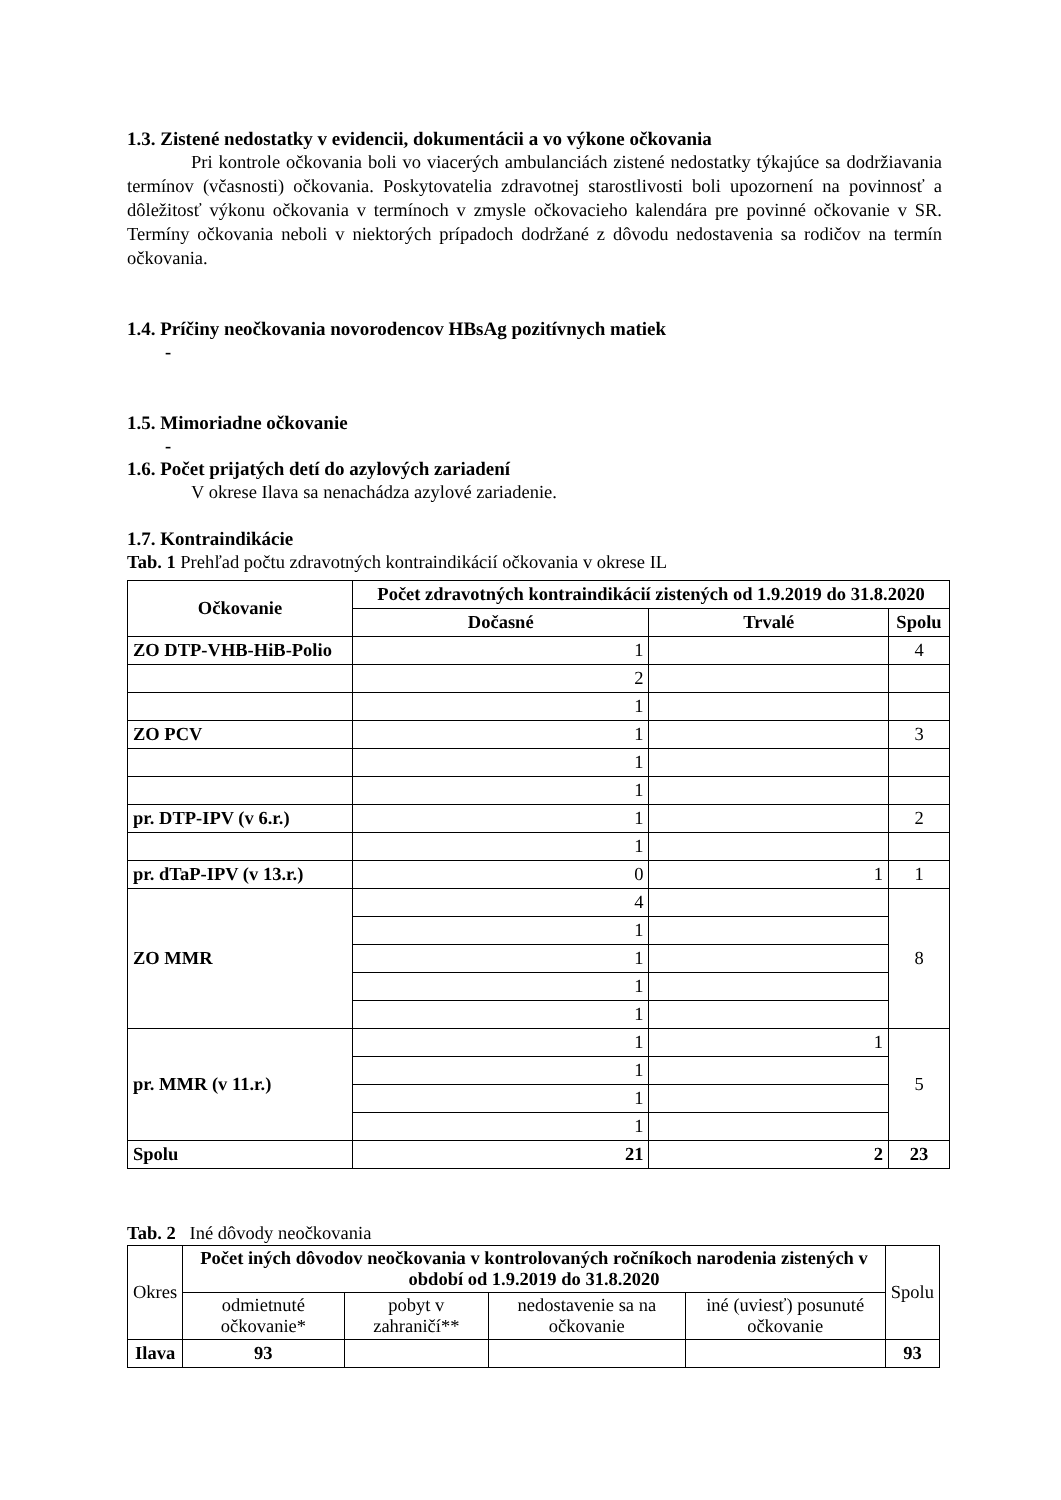1.3. Zistené nedostatky v evidencii, dokumentácii a vo výkone očkovania
Pri kontrole očkovania boli vo viacerých ambulanciách zistené nedostatky týkajúce sa dodržiavania termínov (včasnosti) očkovania. Poskytovatelia zdravotnej starostlivosti boli upozornení na povinnosť a dôležitosť výkonu očkovania v termínoch v zmysle očkovacieho kalendára pre povinné očkovanie v SR. Termíny očkovania neboli v niektorých prípadoch dodržané z dôvodu nedostavenia sa rodičov na termín očkovania.
1.4. Príčiny neočkovania novorodencov HBsAg pozitívnych matiek
-
1.5. Mimoriadne očkovanie
-
1.6. Počet prijatých detí do azylových zariadení
V okrese Ilava sa nenachádza azylové zariadenie.
1.7. Kontraindikácie
Tab. 1 Prehľad počtu zdravotných kontraindikácií očkovania v okrese IL
| Očkovanie | Počet zdravotných kontraindikácií zistených od 1.9.2019 do 31.8.2020 | | |
| --- | --- | --- | --- |
| | Dočasné | Trvalé | Spolu |
| ZO DTP-VHB-HiB-Polio | 1 | | 4 |
| | 2 | | |
| | 1 | | |
| ZO PCV | 1 | | 3 |
| | 1 | | |
| | 1 | | |
| pr. DTP-IPV (v 6.r.) | 1 | | 2 |
| | 1 | | |
| pr. dTaP-IPV (v 13.r.) | 0 | 1 | 1 |
| ZO MMR | 4 | | 8 |
| | 1 | | |
| | 1 | | |
| | 1 | | |
| | 1 | | |
| pr. MMR (v 11.r.) | 1 | 1 | 5 |
| | 1 | | |
| | 1 | | |
| | 1 | | |
| Spolu | 21 | 2 | 23 |
Tab. 2 Iné dôvody neočkovania
| Okres | Počet iných dôvodov neočkovania v kontrolovaných ročníkoch narodenia zistených v období od 1.9.2019 do 31.8.2020 | | | | Spolu |
| | odmietnuté očkovanie* | pobyt v zahraničí** | nedostavenie sa na očkovanie | iné (uviesť) posunuté očkovanie | |
| Ilava | 93 | | | | 93 |